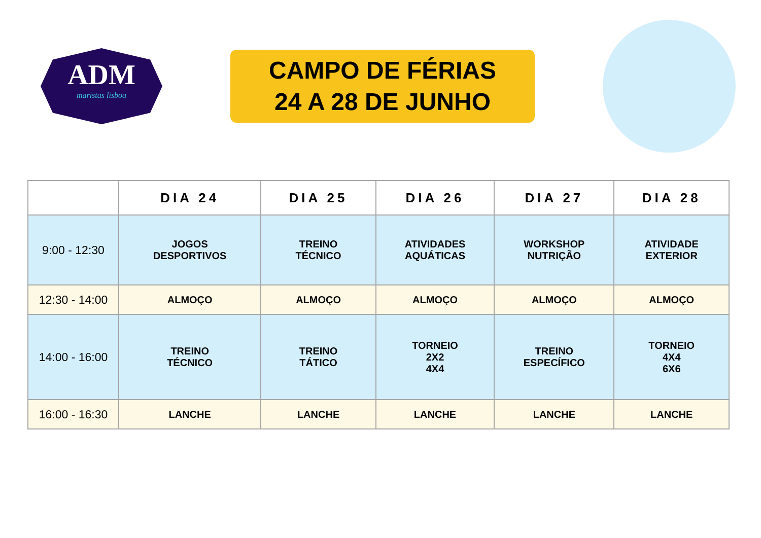ADM
maristas lisboa
CAMPO DE FÉRIAS
24 A 28 DE JUNHO
| | DIA 24 | DIA 25 | DIA 26 | DIA 27 | DIA 28 |
| --- | --- | --- | --- | --- | --- |
| 9:00 - 12:30 | JOGOS DESPORTIVOS | TREINO TÉCNICO | ATIVIDADES AQUÁTICAS | WORKSHOP NUTRIÇÃO | ATIVIDADE EXTERIOR |
| 12:30 - 14:00 | ALMOÇO | ALMOÇO | ALMOÇO | ALMOÇO | ALMOÇO |
| 14:00 - 16:00 | TREINO TÉCNICO | TREINO TÁTICO | TORNEIO 2X2 4X4 | TREINO ESPECÍFICO | TORNEIO 4X4 6X6 |
| 16:00 - 16:30 | LANCHE | LANCHE | LANCHE | LANCHE | LANCHE |